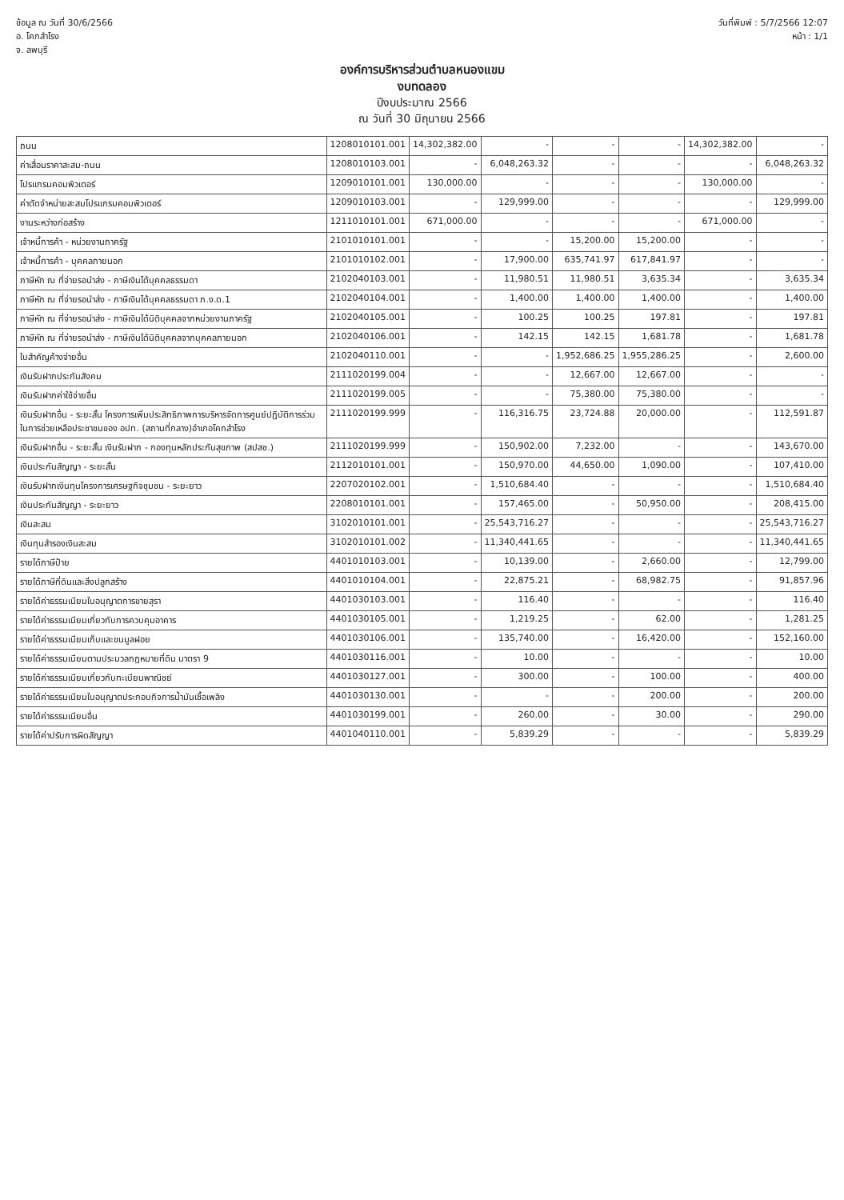ข้อมูล ณ วันที่ 30/6/2566
อ. โคกสำโรง
จ. ลพบุรี
วันที่พิมพ์ : 5/7/2566 12:07
หน้า : 1/1
องค์การบริหารส่วนตำบลหนองแขม
งบทดลอง
ปีงบประมาณ 2566
ณ วันที่ 30 มิถุนายน 2566
| ถนน | 1208010101.001 | 14,302,382.00 | - | - | - | 14,302,382.00 | - |
| ค่าเสื่อมราคาสะสม-ถนน | 1208010103.001 | - | 6,048,263.32 | - | - | - | 6,048,263.32 |
| โปรแกรมคอมพิวเตอร์ | 1209010101.001 | 130,000.00 | - | - | - | 130,000.00 | - |
| ค่าตัดจำหน่ายสะสมโปรแกรมคอมพิวเตอร์ | 1209010103.001 | - | 129,999.00 | - | - | - | 129,999.00 |
| งานระหว่างก่อสร้าง | 1211010101.001 | 671,000.00 | - | - | - | 671,000.00 | - |
| เจ้าหนี้การค้า - หน่วยงานภาครัฐ | 2101010101.001 | - | - | 15,200.00 | 15,200.00 | - | - |
| เจ้าหนี้การค้า - บุคคลภายนอก | 2101010102.001 | - | 17,900.00 | 635,741.97 | 617,841.97 | - | - |
| ภาษีหัก ณ ที่จ่ายรอนำส่ง - ภาษีเงินได้บุคคลธรรมดา | 2102040103.001 | - | 11,980.51 | 11,980.51 | 3,635.34 | - | 3,635.34 |
| ภาษีหัก ณ ที่จ่ายรอนำส่ง - ภาษีเงินได้บุคคลธรรมดา ภ.ง.ด.1 | 2102040104.001 | - | 1,400.00 | 1,400.00 | 1,400.00 | - | 1,400.00 |
| ภาษีหัก ณ ที่จ่ายรอนำส่ง - ภาษีเงินได้นิติบุคคลจากหน่วยงานภาครัฐ | 2102040105.001 | - | 100.25 | 100.25 | 197.81 | - | 197.81 |
| ภาษีหัก ณ ที่จ่ายรอนำส่ง - ภาษีเงินได้นิติบุคคลจากบุคคลภายนอก | 2102040106.001 | - | 142.15 | 142.15 | 1,681.78 | - | 1,681.78 |
| ใบสำคัญค้างจ่ายอื่น | 2102040110.001 | - | - | 1,952,686.25 | 1,955,286.25 | - | 2,600.00 |
| เงินรับฝากประกันสังคม | 2111020199.004 | - | - | 12,667.00 | 12,667.00 | - | - |
| เงินรับฝากค่าใช้จ่ายอื่น | 2111020199.005 | - | - | 75,380.00 | 75,380.00 | - | - |
| เงินรับฝากอื่น - ระยะสั้น โครงการเพิ่มประสิทธิภาพการบริหารจัดการศูนย์ปฏิบัติการร่วมในการช่วยเหลือประชาชนของ อปท. (สถานที่กลาง)อำเภอโคกสำโรง | 2111020199.999 | - | 116,316.75 | 23,724.88 | 20,000.00 | - | 112,591.87 |
| เงินรับฝากอื่น - ระยะสั้น เงินรับฝาก - กองทุนหลักประกันสุขภาพ (สปสช.) | 2111020199.999 | - | 150,902.00 | 7,232.00 | - | - | 143,670.00 |
| เงินประกันสัญญา - ระยะสั้น | 2112010101.001 | - | 150,970.00 | 44,650.00 | 1,090.00 | - | 107,410.00 |
| เงินรับฝากเงินทุนโครงการเศรษฐกิจชุมชน - ระยะยาว | 2207020102.001 | - | 1,510,684.40 | - | - | - | 1,510,684.40 |
| เงินประกันสัญญา - ระยะยาว | 2208010101.001 | - | 157,465.00 | - | 50,950.00 | - | 208,415.00 |
| เงินสะสม | 3102010101.001 | - | 25,543,716.27 | - | - | - | 25,543,716.27 |
| เงินทุนสำรองเงินสะสม | 3102010101.002 | - | 11,340,441.65 | - | - | - | 11,340,441.65 |
| รายได้ภาษีป้าย | 4401010103.001 | - | 10,139.00 | - | 2,660.00 | - | 12,799.00 |
| รายได้ภาษีที่ดินและสิ่งปลูกสร้าง | 4401010104.001 | - | 22,875.21 | - | 68,982.75 | - | 91,857.96 |
| รายได้ค่าธรรมเนียมใบอนุญาตการขายสุรา | 4401030103.001 | - | 116.40 | - | - | - | 116.40 |
| รายได้ค่าธรรมเนียมเกี่ยวกับการควบคุมอาคาร | 4401030105.001 | - | 1,219.25 | - | 62.00 | - | 1,281.25 |
| รายได้ค่าธรรมเนียมเก็บและขนมูลฝอย | 4401030106.001 | - | 135,740.00 | - | 16,420.00 | - | 152,160.00 |
| รายได้ค่าธรรมเนียมตามประมวลกฎหมายที่ดิน มาตรา 9 | 4401030116.001 | - | 10.00 | - | - | - | 10.00 |
| รายได้ค่าธรรมเนียมเกี่ยวกับทะเบียนพาณิชย์ | 4401030127.001 | - | 300.00 | - | 100.00 | - | 400.00 |
| รายได้ค่าธรรมเนียมใบอนุญาตประกอบกิจการน้ำมันเชื้อเพลิง | 4401030130.001 | - | - | - | 200.00 | - | 200.00 |
| รายได้ค่าธรรมเนียมอื่น | 4401030199.001 | - | 260.00 | - | 30.00 | - | 290.00 |
| รายได้ค่าปรับการผิดสัญญา | 4401040110.001 | - | 5,839.29 | - | - | - | 5,839.29 |